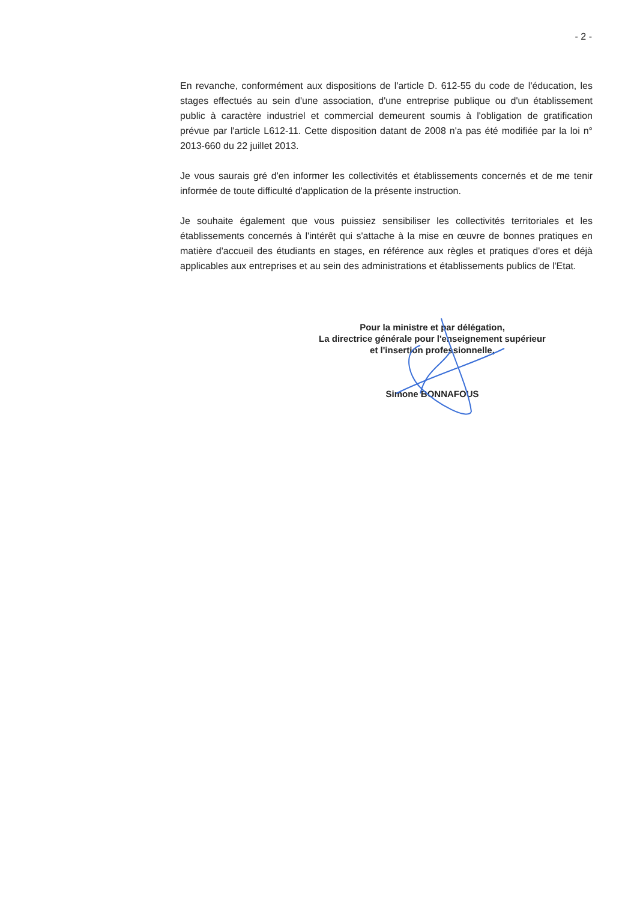- 2 -
En revanche, conformément aux dispositions de l'article D. 612-55 du code de l'éducation, les stages effectués au sein d'une association, d'une entreprise publique ou d'un établissement public à caractère industriel et commercial demeurent soumis à l'obligation de gratification prévue par l'article L612-11. Cette disposition datant de 2008 n'a pas été modifiée par la loi n° 2013-660 du 22 juillet 2013.
Je vous saurais gré d'en informer les collectivités et établissements concernés et de me tenir informée de toute difficulté d'application de la présente instruction.
Je souhaite également que vous puissiez sensibiliser les collectivités territoriales et les établissements concernés à l'intérêt qui s'attache à la mise en œuvre de bonnes pratiques en matière d'accueil des étudiants en stages, en référence aux règles et pratiques d'ores et déjà applicables aux entreprises et au sein des administrations et établissements publics de l'Etat.
Pour la ministre et par délégation,
La directrice générale pour l'enseignement supérieur
et l'insertion professionnelle,
Simone BONNAFOUS